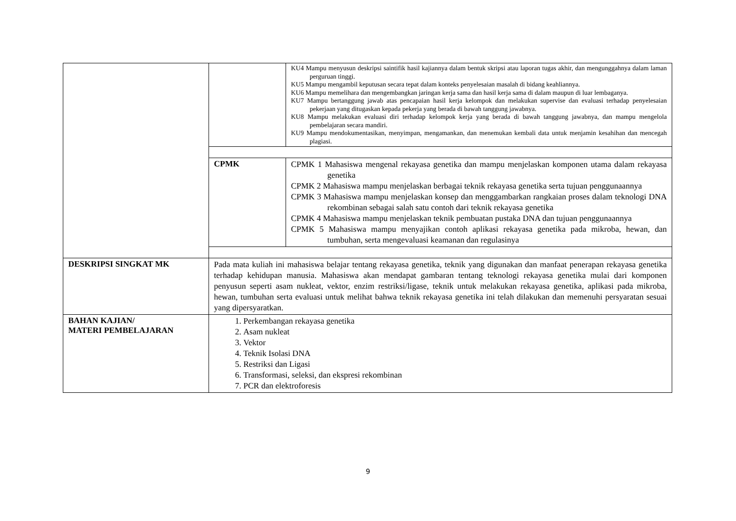| | | KU4 Mampu menyusun deskripsi saintifik hasil kajiannya dalam bentuk skripsi atau laporan tugas akhir, dan mengunggahnya dalam laman perguruan tinggi. KU5 Mampu mengambil keputusan secara tepat dalam konteks penyelesaian masalah di bidang keahliannya. KU6 Mampu memelihara dan mengembangkan jaringan kerja sama dan hasil kerja sama di dalam maupun di luar lembaganya. KU7 Mampu bertanggung jawab atas pencapaian hasil kerja kelompok dan melakukan supervise dan evaluasi terhadap penyelesaian pekerjaan yang ditugaskan kepada pekerja yang berada di bawah tanggung jawabnya. KU8 Mampu melakukan evaluasi diri terhadap kelompok kerja yang berada di bawah tanggung jawabnya, dan mampu mengelola pembelajaran secara mandiri. KU9 Mampu mendokumentasikan, menyimpan, mengamankan, dan menemukan kembali data untuk menjamin kesahihan dan mencegah plagiasi. |
| | CPMK | CPMK 1 Mahasiswa mengenal rekayasa genetika dan mampu menjelaskan komponen utama dalam rekayasa genetika CPMK 2 Mahasiswa mampu menjelaskan berbagai teknik rekayasa genetika serta tujuan penggunaannya CPMK 3 Mahasiswa mampu menjelaskan konsep dan menggambarkan rangkaian proses dalam teknologi DNA rekombinan sebagai salah satu contoh dari teknik rekayasa genetika CPMK 4 Mahasiswa mampu menjelaskan teknik pembuatan pustaka DNA dan tujuan penggunaannya CPMK 5 Mahasiswa mampu menyajikan contoh aplikasi rekayasa genetika pada mikroba, hewan, dan tumbuhan, serta mengevaluasi keamanan dan regulasinya |
| DESKRIPSI SINGKAT MK | Pada mata kuliah ini mahasiswa belajar tentang rekayasa genetika, teknik yang digunakan dan manfaat penerapan rekayasa genetika terhadap kehidupan manusia. Mahasiswa akan mendapat gambaran tentang teknologi rekayasa genetika mulai dari komponen penyusun seperti asam nukleat, vektor, enzim restriksi/ligase, teknik untuk melakukan rekayasa genetika, aplikasi pada mikroba, hewan, tumbuhan serta evaluasi untuk melihat bahwa teknik rekayasa genetika ini telah dilakukan dan memenuhi persyaratan sesuai yang dipersyaratkan. | |
| BAHAN KAJIAN/ MATERI PEMBELAJARAN | 1. Perkembangan rekayasa genetika 2. Asam nukleat 3. Vektor 4. Teknik Isolasi DNA 5. Restriksi dan Ligasi 6. Transformasi, seleksi, dan ekspresi rekombinan 7. PCR dan elektroforesis | |
9